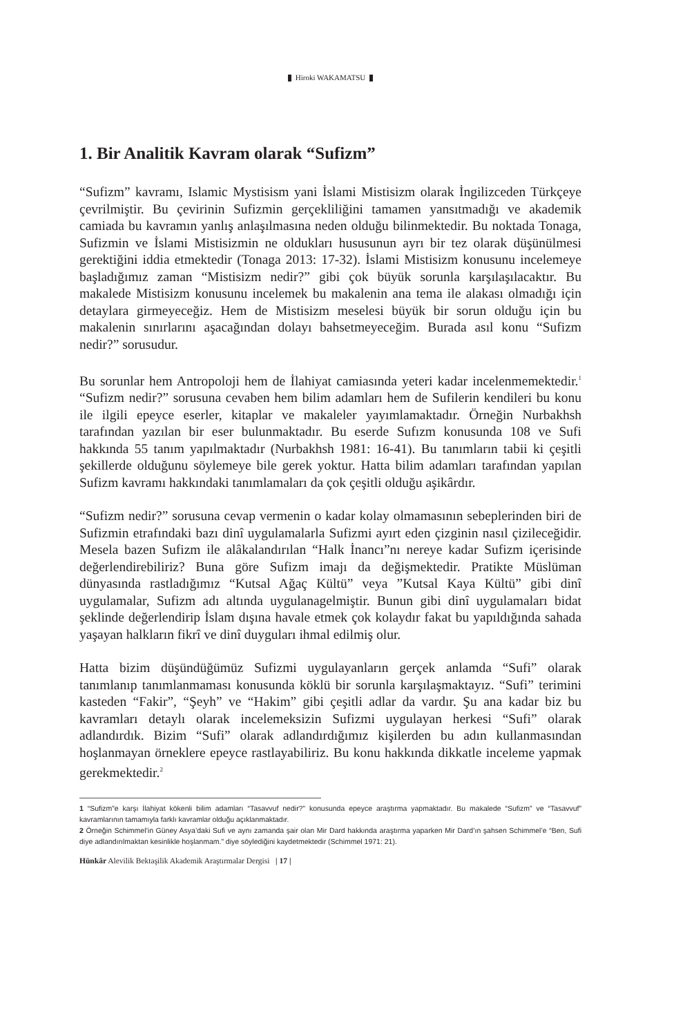Hiroki WAKAMATSU
1. Bir Analitik Kavram olarak “Sufizm”
“Sufizm” kavramı, Islamic Mystisism yani İslami Mistisizm olarak İngilizceden Türkçeye çevrilmiştir. Bu çevirinin Sufizmin gerçekliliğini tamamen yansıtmadığı ve akademik camiada bu kavramın yanlış anlaşılmasına neden olduğu bilinmektedir. Bu noktada Tonaga, Sufizmin ve İslami Mistisizmin ne oldukları hususunun ayrı bir tez olarak düşünülmesi gerektiğini iddia etmektedir (Tonaga 2013: 17-32). İslami Mistisizm konusunu incelemeye başladığımız zaman “Mistisizm nedir?” gibi çok büyük sorunla karşılaşılacaktır. Bu makalede Mistisizm konusunu incelemek bu makalenin ana tema ile alakası olmadığı için detaylara girmeyeceğiz. Hem de Mistisizm meselesi büyük bir sorun olduğu için bu makalenin sınırlarını aşacağından dolayı bahsetmeyeceğim. Burada asıl konu “Sufizm nedir?” sorusudur.
Bu sorunlar hem Antropoloji hem de İlahiyat camiasında yeteri kadar incelenmemektedir.<sup>1</sup> “Sufizm nedir?” sorusuna cevaben hem bilim adamları hem de Sufilerin kendileri bu konu ile ilgili epeyce eserler, kitaplar ve makaleler yayımlamaktadır. Örneğin Nurbakhsh tarafından yazılan bir eser bulunmaktadır. Bu eserde Sufızm konusunda 108 ve Sufi hakkında 55 tanım yapılmaktadır (Nurbakhsh 1981: 16-41). Bu tanımların tabii ki çeşitli şekillerde olduğunu söylemeye bile gerek yoktur. Hatta bilim adamları tarafından yapılan Sufizm kavramı hakkındaki tanımlamaları da çok çeşitli olduğu aşikârdır.
“Sufizm nedir?” sorusuna cevap vermenin o kadar kolay olmamasının sebeplerinden biri de Sufizmin etrafındaki bazı dinî uygulamalarla Sufizmi ayırt eden çizginin nasıl çizileceğidir. Mesela bazen Sufizm ile alâkalandırılan “Halk İnancı”nı nereye kadar Sufizm içerisinde değerlendirebiliriz? Buna göre Sufizm imajı da değişmektedir. Pratikte Müslüman dünyasında rastladığımız “Kutsal Ağaç Kültü” veya ”Kutsal Kaya Kültü” gibi dinî uygulamalar, Sufizm adı altında uygulanagelmiştir. Bunun gibi dinî uygulamaları bidat şeklinde değerlendirip İslam dışına havale etmek çok kolaydır fakat bu yapıldığında sahada yaşayan halkların fikrî ve dinî duyguları ihmal edilmiş olur.
Hatta bizim düşündüğümüz Sufizmi uygulayanların gerçek anlamda “Sufi” olarak tanımlanıp tanımlanmaması konusunda köklü bir sorunla karşılaşmaktayız. “Sufi” terimini kasteden “Fakir”, “Şeyh” ve “Hakim” gibi çeşitli adlar da vardır. Şu ana kadar biz bu kavramları detaylı olarak incelemeksizin Sufizmi uygulayan herkesi “Sufi” olarak adlandırdık. Bizim “Sufi” olarak adlandırdığımız kişilerden bu adın kullanmasından hoşlanmayan örneklere epeyce rastlayabiliriz. Bu konu hakkında dikkatle inceleme yapmak gerekmektedir.<sup>2</sup>
1 “Sufizm”e karşı İlahiyat kökenli bilim adamları “Tasavvuf nedir?” konusunda epeyce araştırma yapmaktadır. Bu makalede “Sufizm” ve “Tasavvuf” kavramlarının tamamıyla farklı kavramlar olduğu açıklanmaktadır.
2 Örneğin Schimmel’in Güney Asya’daki Sufi ve aynı zamanda şair olan Mir Dard hakkında araştırma yaparken Mir Dard’ın şahsen Schimmel’e “Ben, Sufi diye adlandırılmaktan kesinlikle hoşlanmam.” diye söylediğini kaydetmektedir (Schimmel 1971: 21).
Hünkâr Alevilik Bektaşilik Akademik Araştırmalar Dergisi | 17 |